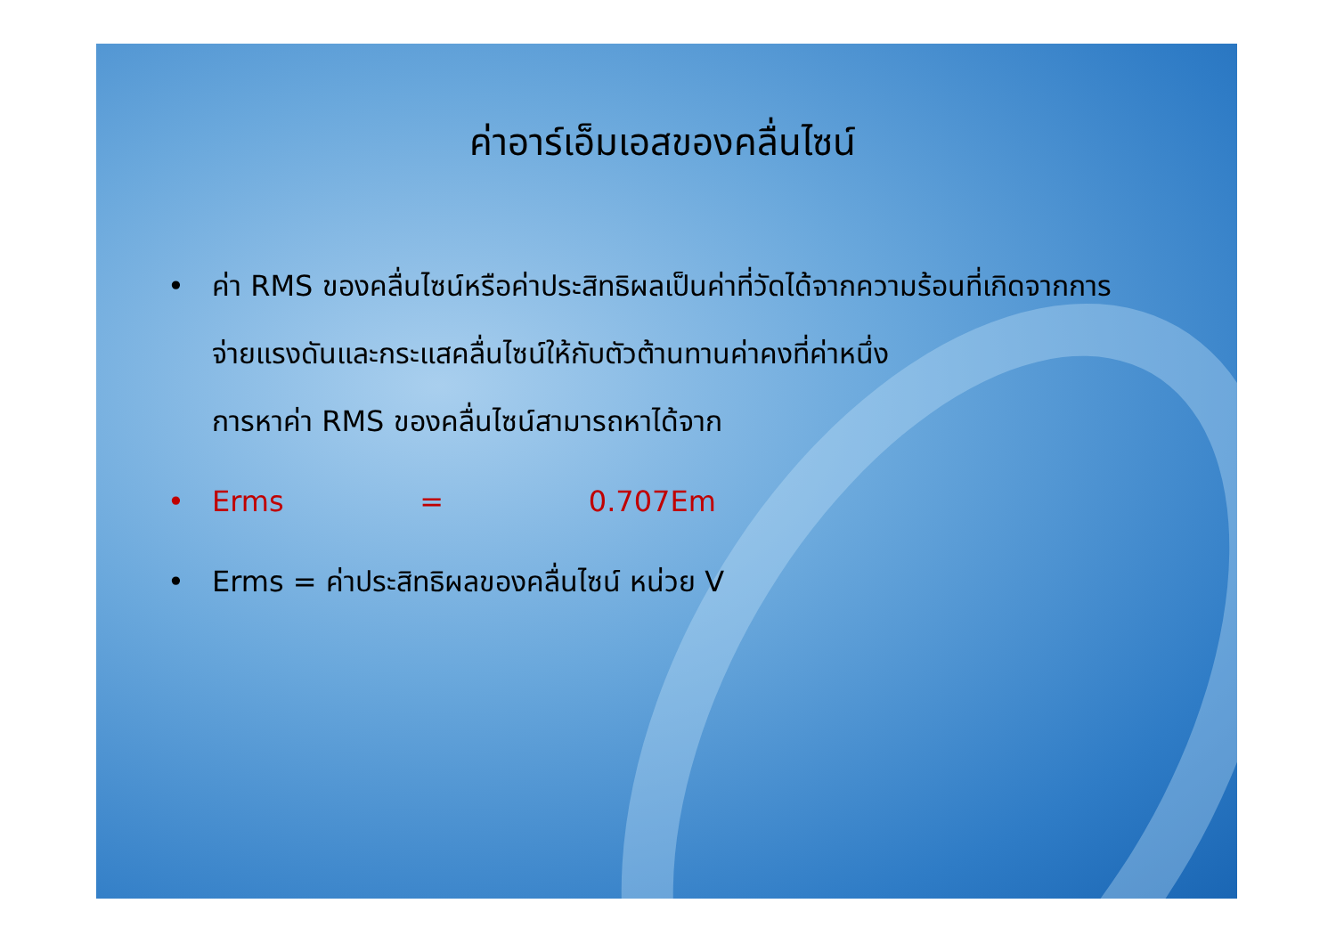ค่าอาร์เอ็มเอสของคลื่นไซน์
• ค่า RMS ของคลื่นไซน์หรือค่าประสิทธิผลเป็นค่าที่วัดได้จากความร้อนที่เกิดจากการ จ่ายแรงดันและกระแสคลื่นไซน์ให้กับตัวต้านทานค่าคงที่ค่าหนึ่ง
การหาค่า RMS ของคลื่นไซน์สามารถหาได้จาก
• Erms = 0.707Em
• Erms = ค่าประสิทธิผลของคลื่นไซน์ หน่วย V